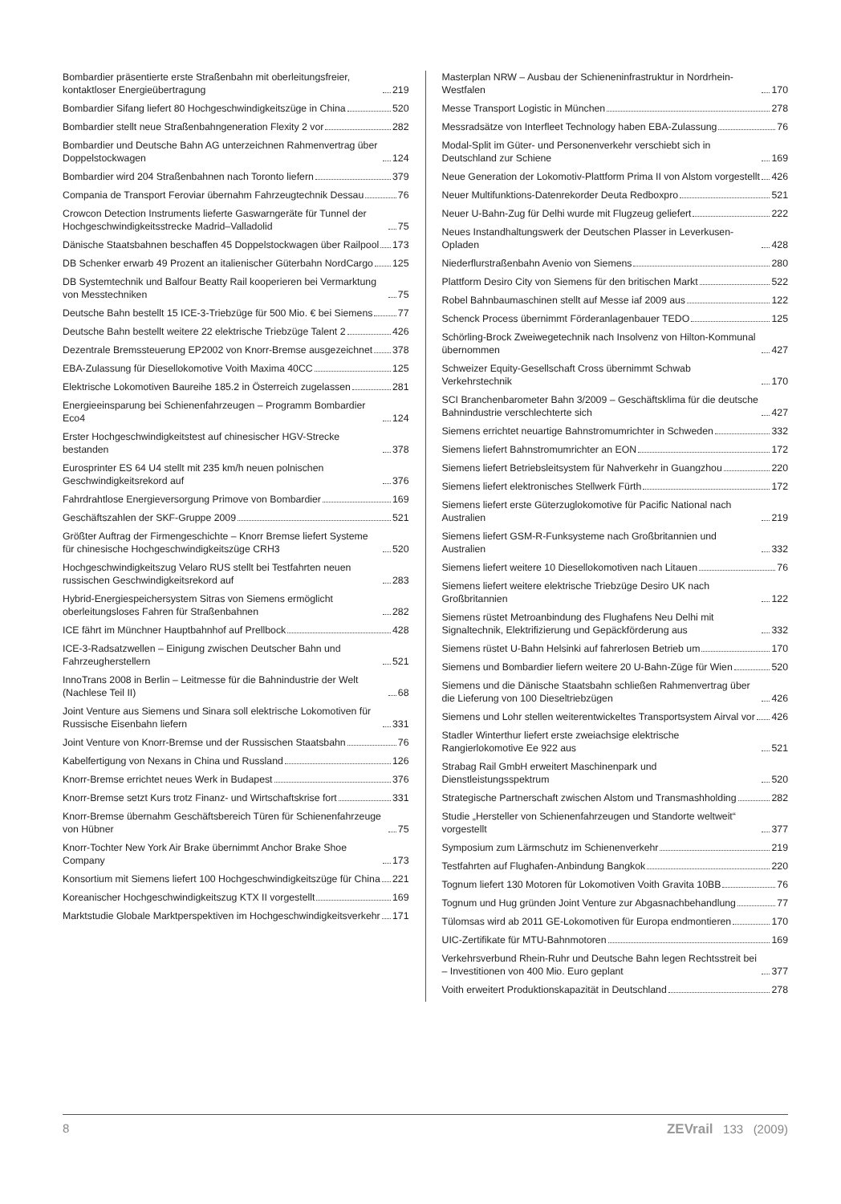Bombardier präsentierte erste Straßenbahn mit oberleitungsfreier, kontaktloser Energieübertragung 219
Bombardier Sifang liefert 80 Hochgeschwindigkeitszüge in China 520
Bombardier stellt neue Straßenbahngeneration Flexity 2 vor 282
Bombardier und Deutsche Bahn AG unterzeichnen Rahmenvertrag über Doppelstockwagen 124
Bombardier wird 204 Straßenbahnen nach Toronto liefern 379
Compania de Transport Feroviar übernahm Fahrzeugtechnik Dessau 76
Crowcon Detection Instruments lieferte Gaswarngeräte für Tunnel der Hochgeschwindigkeitsstrecke Madrid–Valladolid 75
Dänische Staatsbahnen beschaffen 45 Doppelstockwagen über Railpool 173
DB Schenker erwarb 49 Prozent an italienischer Güterbahn NordCargo 125
DB Systemtechnik und Balfour Beatty Rail kooperieren bei Vermarktung von Messtechniken 75
Deutsche Bahn bestellt 15 ICE-3-Triebzüge für 500 Mio. € bei Siemens 77
Deutsche Bahn bestellt weitere 22 elektrische Triebzüge Talent 2 426
Dezentrale Bremssteuerung EP2002 von Knorr-Bremse ausgezeichnet 378
EBA-Zulassung für Diesellokomotive Voith Maxima 40CC 125
Elektrische Lokomotiven Baureihe 185.2 in Österreich zugelassen 281
Energieeinsparung bei Schienenfahrzeugen – Programm Bombardier Eco4 124
Erster Hochgeschwindigkeitstest auf chinesischer HGV-Strecke bestanden 378
Eurosprinter ES 64 U4 stellt mit 235 km/h neuen polnischen Geschwindigkeitsrekord auf 376
Fahrdrahtlose Energieversorgung Primove von Bombardier 169
Geschäftszahlen der SKF-Gruppe 2009 521
Größter Auftrag der Firmengeschichte – Knorr Bremse liefert Systeme für chinesische Hochgeschwindigkeitszüge CRH3 520
Hochgeschwindigkeitszug Velaro RUS stellt bei Testfahrten neuen russischen Geschwindigkeitsrekord auf 283
Hybrid-Energiespeichersystem Sitras von Siemens ermöglicht oberleitungsloses Fahren für Straßenbahnen 282
ICE fährt im Münchner Hauptbahnhof auf Prellbock 428
ICE-3-Radsatzwellen – Einigung zwischen Deutscher Bahn und Fahrzeugherstellern 521
InnoTrans 2008 in Berlin – Leitmesse für die Bahnindustrie der Welt (Nachlese Teil II) 68
Joint Venture aus Siemens und Sinara soll elektrische Lokomotiven für Russische Eisenbahn liefern 331
Joint Venture von Knorr-Bremse und der Russischen Staatsbahn 76
Kabelfertigung von Nexans in China und Russland 126
Knorr-Bremse errichtet neues Werk in Budapest 376
Knorr-Bremse setzt Kurs trotz Finanz- und Wirtschaftskrise fort 331
Knorr-Bremse übernahm Geschäftsbereich Türen für Schienenfahrzeuge von Hübner 75
Knorr-Tochter New York Air Brake übernimmt Anchor Brake Shoe Company 173
Konsortium mit Siemens liefert 100 Hochgeschwindigkeitszüge für China 221
Koreanischer Hochgeschwindigkeitszug KTX II vorgestellt 169
Marktstudie Globale Marktperspektiven im Hochgeschwindigkeitsverkehr 171
Masterplan NRW – Ausbau der Schieneninfrastruktur in Nordrhein-Westfalen 170
Messe Transport Logistic in München 278
Messradsätze von Interfleet Technology haben EBA-Zulassung 76
Modal-Split im Güter- und Personenverkehr verschiebt sich in Deutschland zur Schiene 169
Neue Generation der Lokomotiv-Plattform Prima II von Alstom vorgestellt 426
Neuer Multifunktions-Datenrekorder Deuta Redboxpro 521
Neuer U-Bahn-Zug für Delhi wurde mit Flugzeug geliefert 222
Neues Instandhaltungswerk der Deutschen Plasser in Leverkusen-Opladen 428
Niederflurstraßenbahn Avenio von Siemens 280
Plattform Desiro City von Siemens für den britischen Markt 522
Robel Bahnbaumaschinen stellt auf Messe iaf 2009 aus 122
Schenck Process übernimmt Förderanlagenbauer TEDO 125
Schörling-Brock Zweiwegetechnik nach Insolvenz von Hilton-Kommunal übernommen 427
Schweizer Equity-Gesellschaft Cross übernimmt Schwab Verkehrstechnik 170
SCI Branchenbarometer Bahn 3/2009 – Geschäftsklima für die deutsche Bahnindustrie verschlechterte sich 427
Siemens errichtet neuartige Bahnstromumrichter in Schweden 332
Siemens liefert Bahnstromumrichter an EON 172
Siemens liefert Betriebsleitsystem für Nahverkehr in Guangzhou 220
Siemens liefert elektronisches Stellwerk Fürth 172
Siemens liefert erste Güterzuglokomotive für Pacific National nach Australien 219
Siemens liefert GSM-R-Funksysteme nach Großbritannien und Australien 332
Siemens liefert weitere 10 Diesellokomotiven nach Litauen 76
Siemens liefert weitere elektrische Triebzüge Desiro UK nach Großbritannien 122
Siemens rüstet Metroanbindung des Flughafens Neu Delhi mit Signaltechnik, Elektrifizierung und Gepäckförderung aus 332
Siemens rüstet U-Bahn Helsinki auf fahrerlosen Betrieb um 170
Siemens und Bombardier liefern weitere 20 U-Bahn-Züge für Wien 520
Siemens und die Dänische Staatsbahn schließen Rahmenvertrag über die Lieferung von 100 Dieseltriebzügen 426
Siemens und Lohr stellen weiterentwickeltes Transportsystem Airval vor 426
Stadler Winterthur liefert erste zweiachsige elektrische Rangierlokomotive Ee 922 aus 521
Strabag Rail GmbH erweitert Maschinenpark und Dienstleistungsspektrum 520
Strategische Partnerschaft zwischen Alstom und Transmashholding 282
Studie „Hersteller von Schienenfahrzeugen und Standorte weltweit“ vorgestellt 377
Symposium zum Lärmschutz im Schienenverkehr 219
Testfahrten auf Flughafen-Anbindung Bangkok 220
Tognum liefert 130 Motoren für Lokomotiven Voith Gravita 10BB 76
Tognum und Hug gründen Joint Venture zur Abgasnachbehandlung 77
Tülomsas wird ab 2011 GE-Lokomotiven für Europa endmontieren 170
UIC-Zertifikate für MTU-Bahnmotoren 169
Verkehrsverbund Rhein-Ruhr und Deutsche Bahn legen Rechtsstreit bei – Investitionen von 400 Mio. Euro geplant 377
Voith erweitert Produktionskapazität in Deutschland 278
8 ZEVrail 133 (2009)